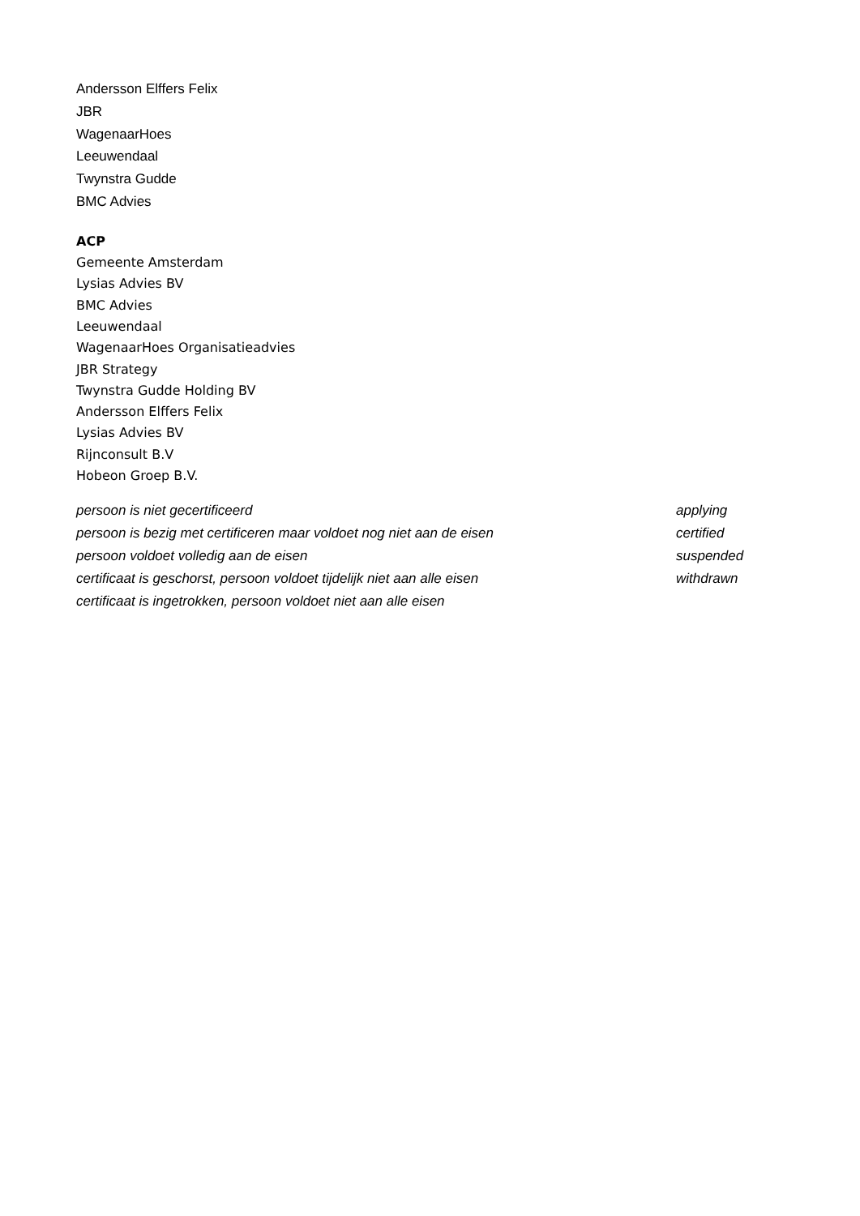Andersson Elffers Felix
JBR
WagenaarHoes
Leeuwendaal
Twynstra Gudde
BMC Advies
ACP
Gemeente Amsterdam
Lysias Advies BV
BMC Advies
Leeuwendaal
WagenaarHoes Organisatieadvies
JBR Strategy
Twynstra Gudde Holding BV
Andersson Elffers Felix
Lysias Advies BV
Rijnconsult B.V
Hobeon Groep B.V.
| persoon is niet gecertificeerd | applying |
| persoon is bezig met certificeren maar voldoet nog niet aan de eisen | certified |
| persoon voldoet volledig aan de eisen | suspended |
| certificaat is geschorst, persoon voldoet tijdelijk niet aan alle eisen | withdrawn |
| certificaat is ingetrokken, persoon voldoet niet aan alle eisen | |